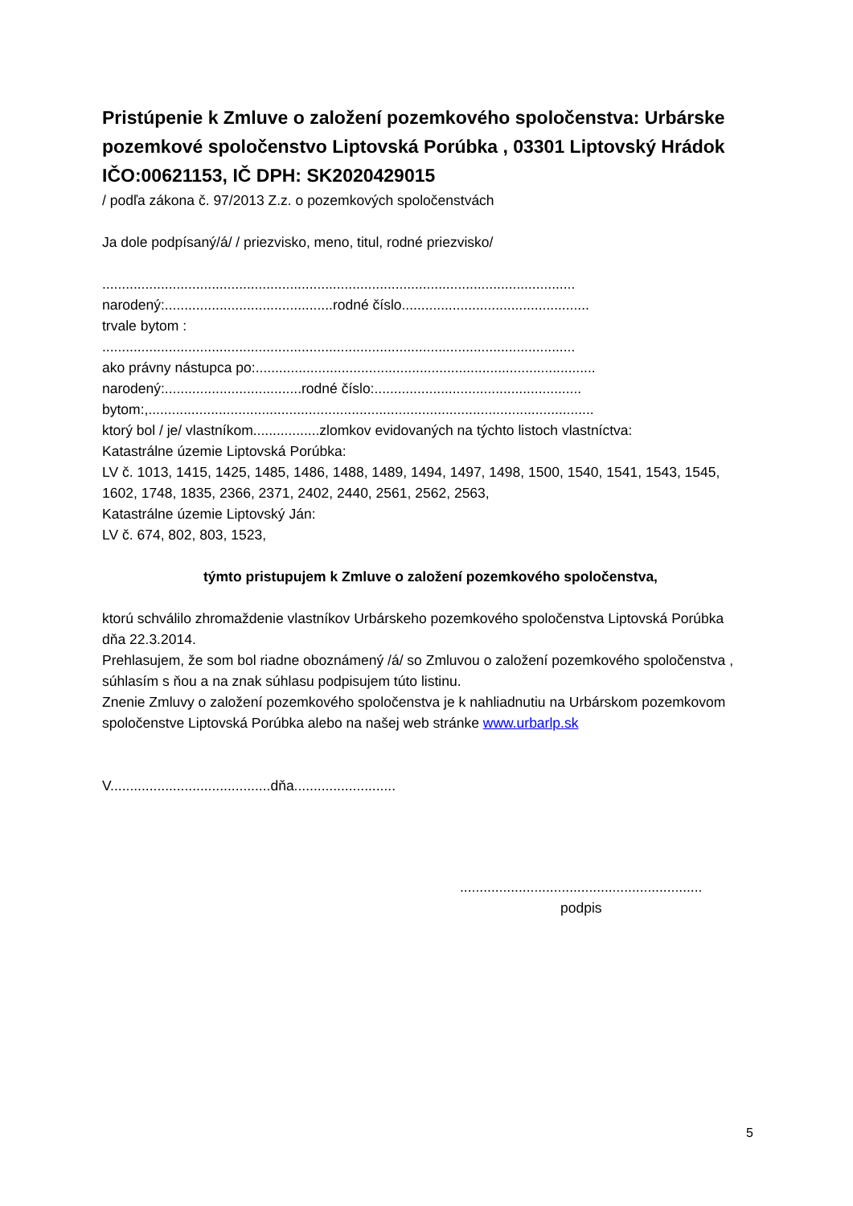Pristúpenie k Zmluve o založení pozemkového spoločenstva: Urbárske pozemkové spoločenstvo Liptovská Porúbka , 03301 Liptovský Hrádok IČO:00621153, IČ DPH: SK2020429015
/ podľa zákona č. 97/2013 Z.z. o pozemkových spoločenstvách
Ja dole podpísaný/á/ / priezvisko, meno, titul, rodné priezvisko/
.........................................................................................................................
narodený:...........................................rodné číslo................................................
trvale bytom :
.........................................................................................................................
ako právny nástupca po:.......................................................................................
narodený:...................................rodné číslo:.....................................................
bytom:,..................................................................................................................
ktorý bol / je/ vlastníkom.................zlomkov evidovaných na týchto listoch vlastníctva:
Katastrálne územie Liptovská Porúbka:
LV č. 1013, 1415, 1425, 1485, 1486, 1488, 1489, 1494, 1497, 1498, 1500, 1540, 1541, 1543, 1545, 1602, 1748, 1835, 2366, 2371, 2402, 2440, 2561, 2562, 2563,
Katastrálne územie Liptovský Ján:
LV č. 674, 802, 803, 1523,
týmto pristupujem k Zmluve o založení pozemkového spoločenstva,
ktorú schválilo zhromaždenie vlastníkov Urbárskeho pozemkového spoločenstva Liptovská Porúbka dňa 22.3.2014.
Prehlasujem, že som bol riadne oboznámený /á/ so Zmluvou o založení pozemkového spoločenstva , súhlasím s ňou a na znak súhlasu podpisujem túto listinu.
Znenie Zmluvy o založení pozemkového spoločenstva je k nahliadnutiu na Urbárskom pozemkovom spoločenstve Liptovská Porúbka alebo na našej web stránke www.urbarlp.sk
V.........................................dňa..........................
..............................................................
podpis
5